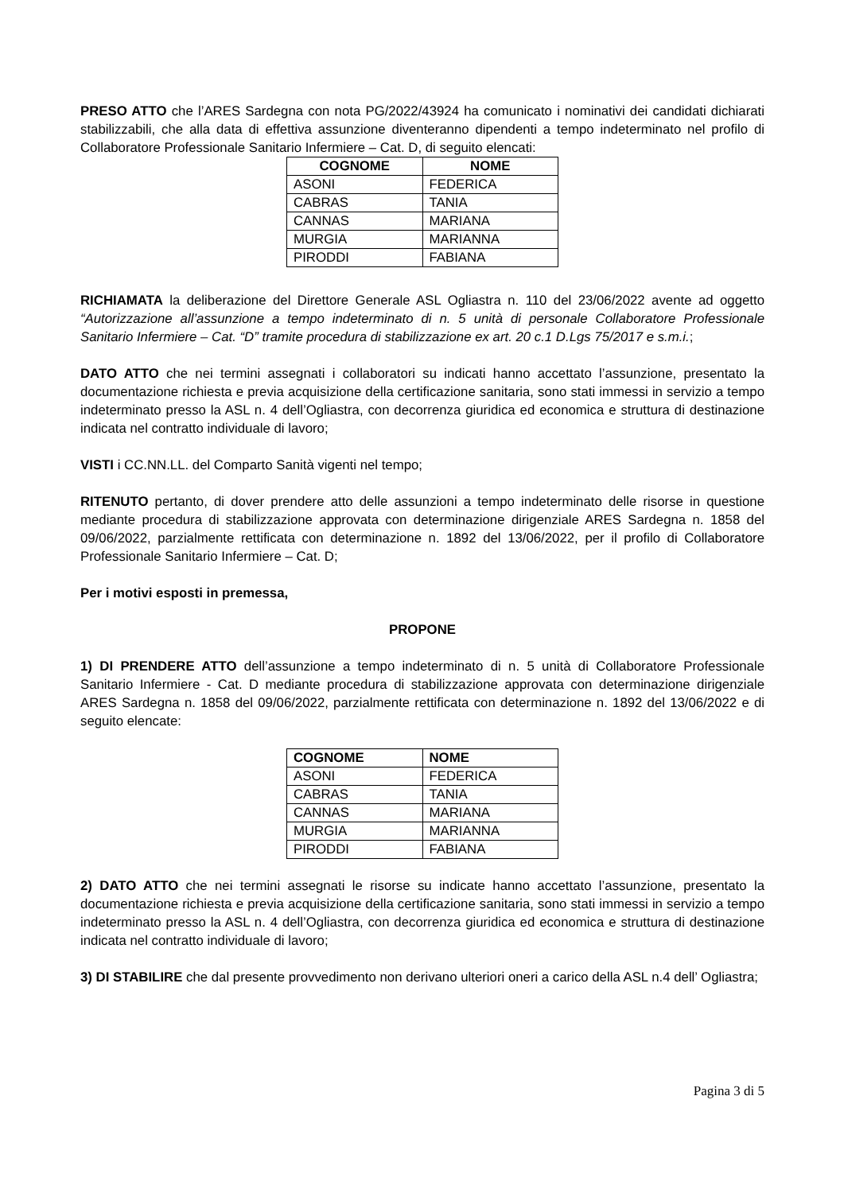PRESO ATTO che l’ARES Sardegna con nota PG/2022/43924 ha comunicato i nominativi dei candidati dichiarati stabilizzabili, che alla data di effettiva assunzione diventeranno dipendenti a tempo indeterminato nel profilo di Collaboratore Professionale Sanitario Infermiere – Cat. D, di seguito elencati:
| COGNOME | NOME |
| --- | --- |
| ASONI | FEDERICA |
| CABRAS | TANIA |
| CANNAS | MARIANA |
| MURGIA | MARIANNA |
| PIRODDI | FABIANA |
RICHIAMATA la deliberazione del Direttore Generale ASL Ogliastra n. 110 del 23/06/2022 avente ad oggetto “Autorizzazione all’assunzione a tempo indeterminato di n. 5 unità di personale Collaboratore Professionale Sanitario Infermiere – Cat. “D” tramite procedura di stabilizzazione ex art. 20 c.1 D.Lgs 75/2017 e s.m.i.;
DATO ATTO che nei termini assegnati i collaboratori su indicati hanno accettato l’assunzione, presentato la documentazione richiesta e previa acquisizione della certificazione sanitaria, sono stati immessi in servizio a tempo indeterminato presso la ASL n. 4 dell’Ogliastra, con decorrenza giuridica ed economica e struttura di destinazione indicata nel contratto individuale di lavoro;
VISTI i CC.NN.LL. del Comparto Sanità vigenti nel tempo;
RITENUTO pertanto, di dover prendere atto delle assunzioni a tempo indeterminato delle risorse in questione mediante procedura di stabilizzazione approvata con determinazione dirigenziale ARES Sardegna n. 1858 del 09/06/2022, parzialmente rettificata con determinazione n. 1892 del 13/06/2022, per il profilo di Collaboratore Professionale Sanitario Infermiere – Cat. D;
Per i motivi esposti in premessa,
PROPONE
1) DI PRENDERE ATTO dell’assunzione a tempo indeterminato di n. 5 unità di Collaboratore Professionale Sanitario Infermiere - Cat. D mediante procedura di stabilizzazione approvata con determinazione dirigenziale ARES Sardegna n. 1858 del 09/06/2022, parzialmente rettificata con determinazione n. 1892 del 13/06/2022 e di seguito elencate:
| COGNOME | NOME |
| --- | --- |
| ASONI | FEDERICA |
| CABRAS | TANIA |
| CANNAS | MARIANA |
| MURGIA | MARIANNA |
| PIRODDI | FABIANA |
2) DATO ATTO che nei termini assegnati le risorse su indicate hanno accettato l’assunzione, presentato la documentazione richiesta e previa acquisizione della certificazione sanitaria, sono stati immessi in servizio a tempo indeterminato presso la ASL n. 4 dell’Ogliastra, con decorrenza giuridica ed economica e struttura di destinazione indicata nel contratto individuale di lavoro;
3) DI STABILIRE che dal presente provvedimento non derivano ulteriori oneri a carico della ASL n.4 dell’ Ogliastra;
Pagina 3 di 5